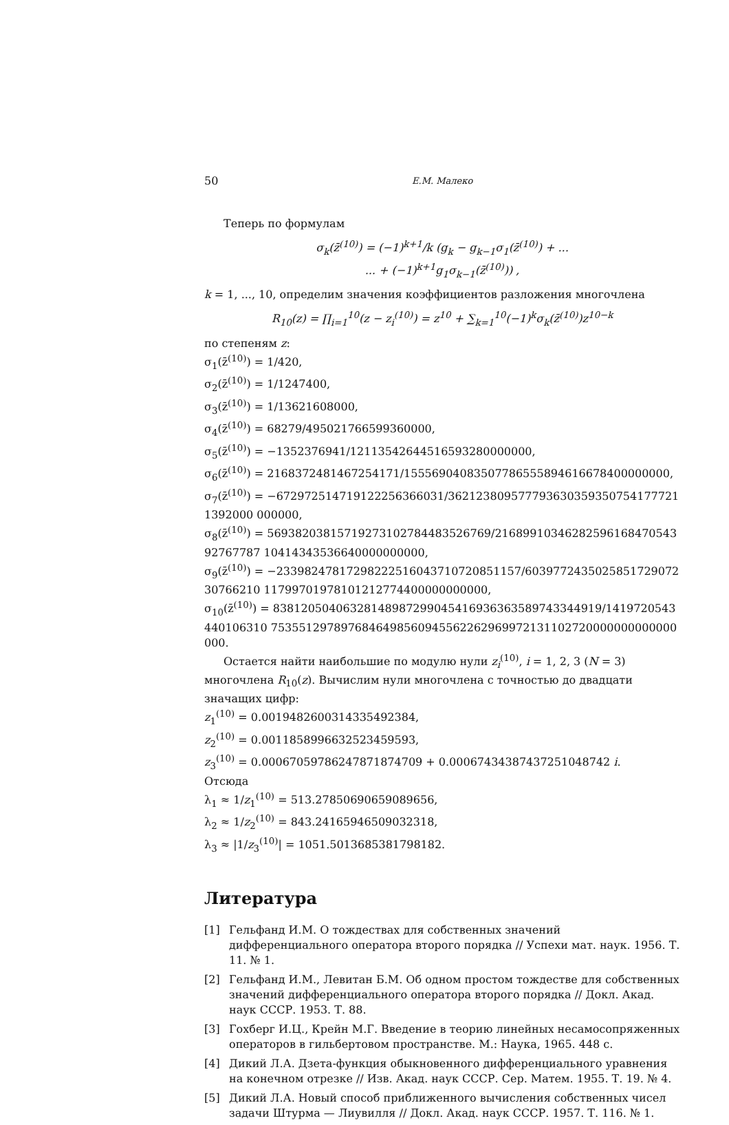50 Е.М. Малеко
Теперь по формулам
σ<sub>k</sub>(z̄<sup>(10)</sup>) = (−1)<sup>k+1</sup>/k (g<sub>k</sub> − g<sub>k−1</sub>σ<sub>1</sub>(z̄<sup>(10)</sup>) + ...
... + (−1)<sup>k+1</sup>g<sub>1</sub>σ<sub>k−1</sub>(z̄<sup>(10)</sup>)) ,
k = 1, ..., 10, определим значения коэффициентов разложения многочлена
R<sub>10</sub>(z) = ∏<sub>i=1</sub><sup>10</sup>(z − z<sub>i</sub><sup>(10)</sup>) = z<sup>10</sup> + ∑<sub>k=1</sub><sup>10</sup>(−1)<sup>k</sup>σ<sub>k</sub>(z̄<sup>(10)</sup>)z<sup>10−k</sup>
по степеням z:
σ<sub>1</sub>(z̄<sup>(10)</sup>) = 1/420,
σ<sub>2</sub>(z̄<sup>(10)</sup>) = 1/1247400,
σ<sub>3</sub>(z̄<sup>(10)</sup>) = 1/13621608000,
σ<sub>4</sub>(z̄<sup>(10)</sup>) = 68279/495021766599360000,
σ<sub>5</sub>(z̄<sup>(10)</sup>) = −1352376941/1211354264451659328000000​0,
σ<sub>6</sub>(z̄<sup>(10)</sup>) = 2168372481467254171/1555690408350778655589461667840000000​0,
σ<sub>7</sub>(z̄<sup>(10)</sup>) = −67297251471912225636603​1/362123809577793630359350754177721139200​0 000000,
σ<sub>8</sub>(z̄<sup>(10)</sup>) = 569382038157192731027844835267​69/2168991034628259616847054392767787 10414343536640000000000,
σ<sub>9</sub>(z̄<sup>(10)</sup>) = −233982478172982225160437107208511​57/6039772435025851729072307662​10 11799701978101212774400000000000,
σ<sub>10</sub>(z̄<sup>(10)</sup>) = 8381205040632814898729904541693636358974334491​9/1419720543440106310 7535512978976846498560945562262969972131102720000000000000000.
Остается найти наибольшие по модулю нули z<sub>i</sub><sup>(10)</sup>, i = 1, 2, 3 (N = 3) многочлена R<sub>10</sub>(z). Вычислим нули многочлена с точностью до двадцати значащих цифр:
z<sub>1</sub><sup>(10)</sup> = 0.0019482600314335492384,
z<sub>2</sub><sup>(10)</sup> = 0.0011858996632523459593,
z<sub>3</sub><sup>(10)</sup> = 0.00067059786247871874709 + 0.00067434387437251048742 i.
Отсюда
λ<sub>1</sub> ≈ 1/z<sub>1</sub><sup>(10)</sup> = 513.27850690659089656,
λ<sub>2</sub> ≈ 1/z<sub>2</sub><sup>(10)</sup> = 843.24165946509032318,
λ<sub>3</sub> ≈ |1/z<sub>3</sub><sup>(10)</sup>| = 1051.5013685381798182.
Литература
[1] Гельфанд И.М. О тождествах для собственных значений дифференциального оператора второго порядка // Успехи мат. наук. 1956. Т. 11. № 1.
[2] Гельфанд И.М., Левитан Б.М. Об одном простом тождестве для собственных значений дифференциального оператора второго порядка // Докл. Акад. наук СССР. 1953. Т. 88.
[3] Гохберг И.Ц., Крейн М.Г. Введение в теорию линейных несамосопряженных операторов в гильбертовом пространстве. М.: Наука, 1965. 448 с.
[4] Дикий Л.А. Дзета-функция обыкновенного дифференциального уравнения на конечном отрезке // Изв. Акад. наук СССР. Сер. Матем. 1955. Т. 19. № 4.
[5] Дикий Л.А. Новый способ приближенного вычисления собственных чисел задачи Штурма — Лиувилля // Докл. Акад. наук СССР. 1957. Т. 116. № 1.